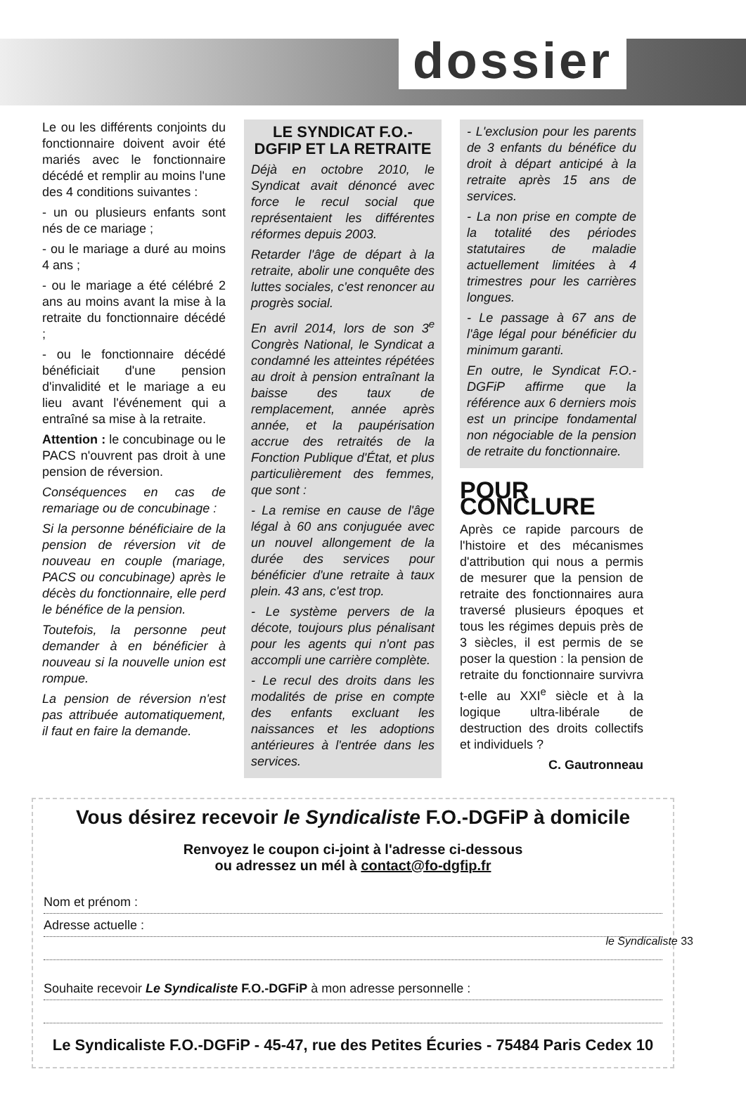dossier
Le ou les différents conjoints du fonctionnaire doivent avoir été mariés avec le fonctionnaire décédé et remplir au moins l'une des 4 conditions suivantes :
- un ou plusieurs enfants sont nés de ce mariage ;
- ou le mariage a duré au moins 4 ans ;
- ou le mariage a été célébré 2 ans au moins avant la mise à la retraite du fonctionnaire décédé ;
- ou le fonctionnaire décédé bénéficiait d'une pension d'invalidité et le mariage a eu lieu avant l'événement qui a entraîné sa mise à la retraite.
Attention : le concubinage ou le PACS n'ouvrent pas droit à une pension de réversion.
Conséquences en cas de remariage ou de concubinage :
Si la personne bénéficiaire de la pension de réversion vit de nouveau en couple (mariage, PACS ou concubinage) après le décès du fonctionnaire, elle perd le bénéfice de la pension.
Toutefois, la personne peut demander à en bénéficier à nouveau si la nouvelle union est rompue.
La pension de réversion n'est pas attribuée automatiquement, il faut en faire la demande.
LE SYNDICAT F.O.-DGFIP ET LA RETRAITE
Déjà en octobre 2010, le Syndicat avait dénoncé avec force le recul social que représentaient les différentes réformes depuis 2003.
Retarder l'âge de départ à la retraite, abolir une conquête des luttes sociales, c'est renoncer au progrès social.
En avril 2014, lors de son 3<sup>e</sup> Congrès National, le Syndicat a condamné les atteintes répétées au droit à pension entraînant la baisse des taux de remplacement, année après année, et la paupérisation accrue des retraités de la Fonction Publique d'État, et plus particulièrement des femmes, que sont :
- La remise en cause de l'âge légal à 60 ans conjuguée avec un nouvel allongement de la durée des services pour bénéficier d'une retraite à taux plein. 43 ans, c'est trop.
- Le système pervers de la décote, toujours plus pénalisant pour les agents qui n'ont pas accompli une carrière complète.
- Le recul des droits dans les modalités de prise en compte des enfants excluant les naissances et les adoptions antérieures à l'entrée dans les services.
- L'exclusion pour les parents de 3 enfants du bénéfice du droit à départ anticipé à la retraite après 15 ans de services.
- La non prise en compte de la totalité des périodes statutaires de maladie actuellement limitées à 4 trimestres pour les carrières longues.
- Le passage à 67 ans de l'âge légal pour bénéficier du minimum garanti.
En outre, le Syndicat F.O.-DGFiP affirme que la référence aux 6 derniers mois est un principe fondamental non négociable de la pension de retraite du fonctionnaire.
POUR CONCLURE
Après ce rapide parcours de l'histoire et des mécanismes d'attribution qui nous a permis de mesurer que la pension de retraite des fonctionnaires aura traversé plusieurs époques et tous les régimes depuis près de 3 siècles, il est permis de se poser la question : la pension de retraite du fonctionnaire survivra t-elle au XXI<sup>e</sup> siècle et à la logique ultra-libérale de destruction des droits collectifs et individuels ?
C. Gautronneau
Vous désirez recevoir le Syndicaliste F.O.-DGFiP à domicile
Renvoyez le coupon ci-joint à l'adresse ci-dessous
ou adressez un mél à contact@fo-dgfip.fr
Nom et prénom :
Adresse actuelle :
Souhaite recevoir Le Syndicaliste F.O.-DGFiP à mon adresse personnelle :
Le Syndicaliste F.O.-DGFiP - 45-47, rue des Petites Écuries - 75484 Paris Cedex 10
le Syndicaliste 33